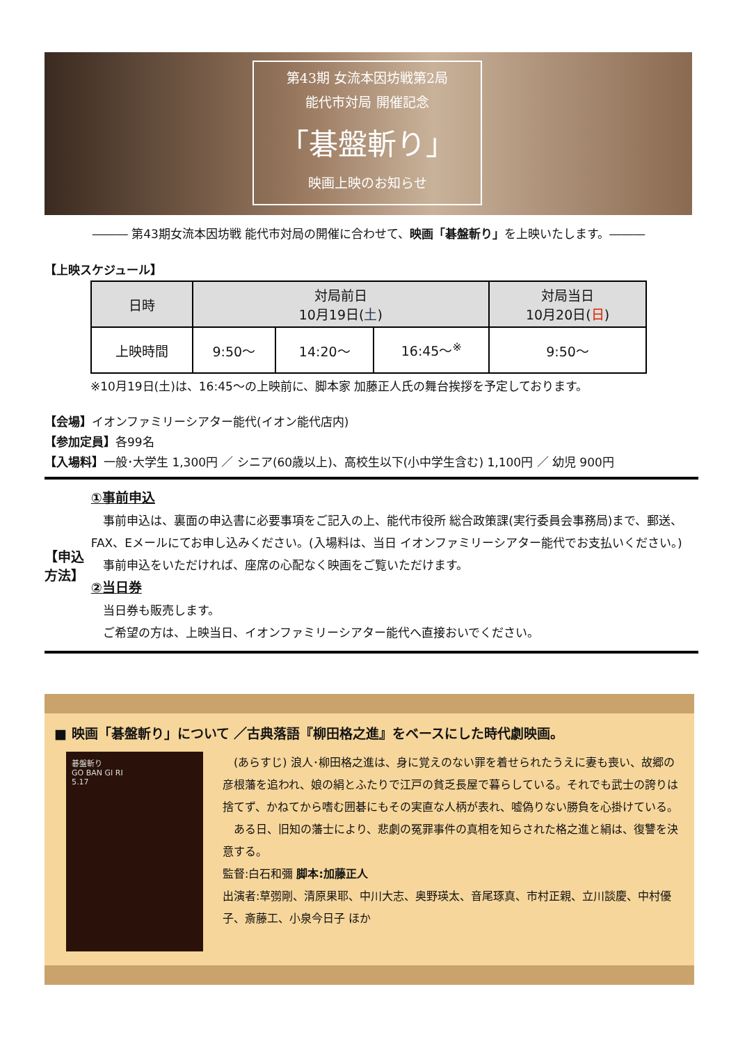第43期 女流本因坊戦第2局
能代市対局 開催記念
「碁盤斬り」
映画上映のお知らせ
――― 第43期女流本因坊戦 能代市対局の開催に合わせて、映画「碁盤斬り」を上映いたします。―――
【上映スケジュール】
| 日時 | 対局前日 10月19日( 土 ) | | | 対局当日 10月20日( 日 ) |
| --- | --- | --- | --- | --- |
| 上映時間 | 9:50～ | 14:20～ | 16:45～<sup>※</sup> | 9:50～ |
※10月19日(土)は、16:45～の上映前に、脚本家 加藤正人氏の舞台挨拶を予定しております。
【会場】イオンファミリーシアター能代(イオン能代店内)
【参加定員】各99名
【入場料】一般･大学生 1,300円 ／ シニア(60歳以上)、高校生以下(小中学生含む) 1,100円 ／ 幼児 900円
【申込方法】
①事前申込
　事前申込は、裏面の申込書に必要事項をご記入の上、能代市役所 総合政策課(実行委員会事務局)まで、郵送、FAX、Eメールにてお申し込みください。(入場料は、当日 イオンファミリーシアター能代でお支払いください。)
　事前申込をいただければ、座席の心配なく映画をご覧いただけます。
②当日券
　当日券も販売します。
　ご希望の方は、上映当日、イオンファミリーシアター能代へ直接おいでください。
■ 映画「碁盤斬り」について ／古典落語『柳田格之進』をベースにした時代劇映画。
碁盤斬り
GO BAN GI RI
5.17
　(あらすじ) 浪人･柳田格之進は、身に覚えのない罪を着せられたうえに妻も喪い、故郷の彦根藩を追われ、娘の絹とふたりで江戸の貧乏長屋で暮らしている。それでも武士の誇りは捨てず、かねてから嗜む囲碁にもその実直な人柄が表れ、嘘偽りない勝負を心掛けている。
　ある日、旧知の藩士により、悲劇の冤罪事件の真相を知らされた格之進と絹は、復讐を決意する。
監督:白石和彌 脚本:加藤正人
出演者:草彅剛、清原果耶、中川大志、奥野瑛太、音尾琢真、市村正親、立川談慶、中村優子、斎藤工、小泉今日子 ほか